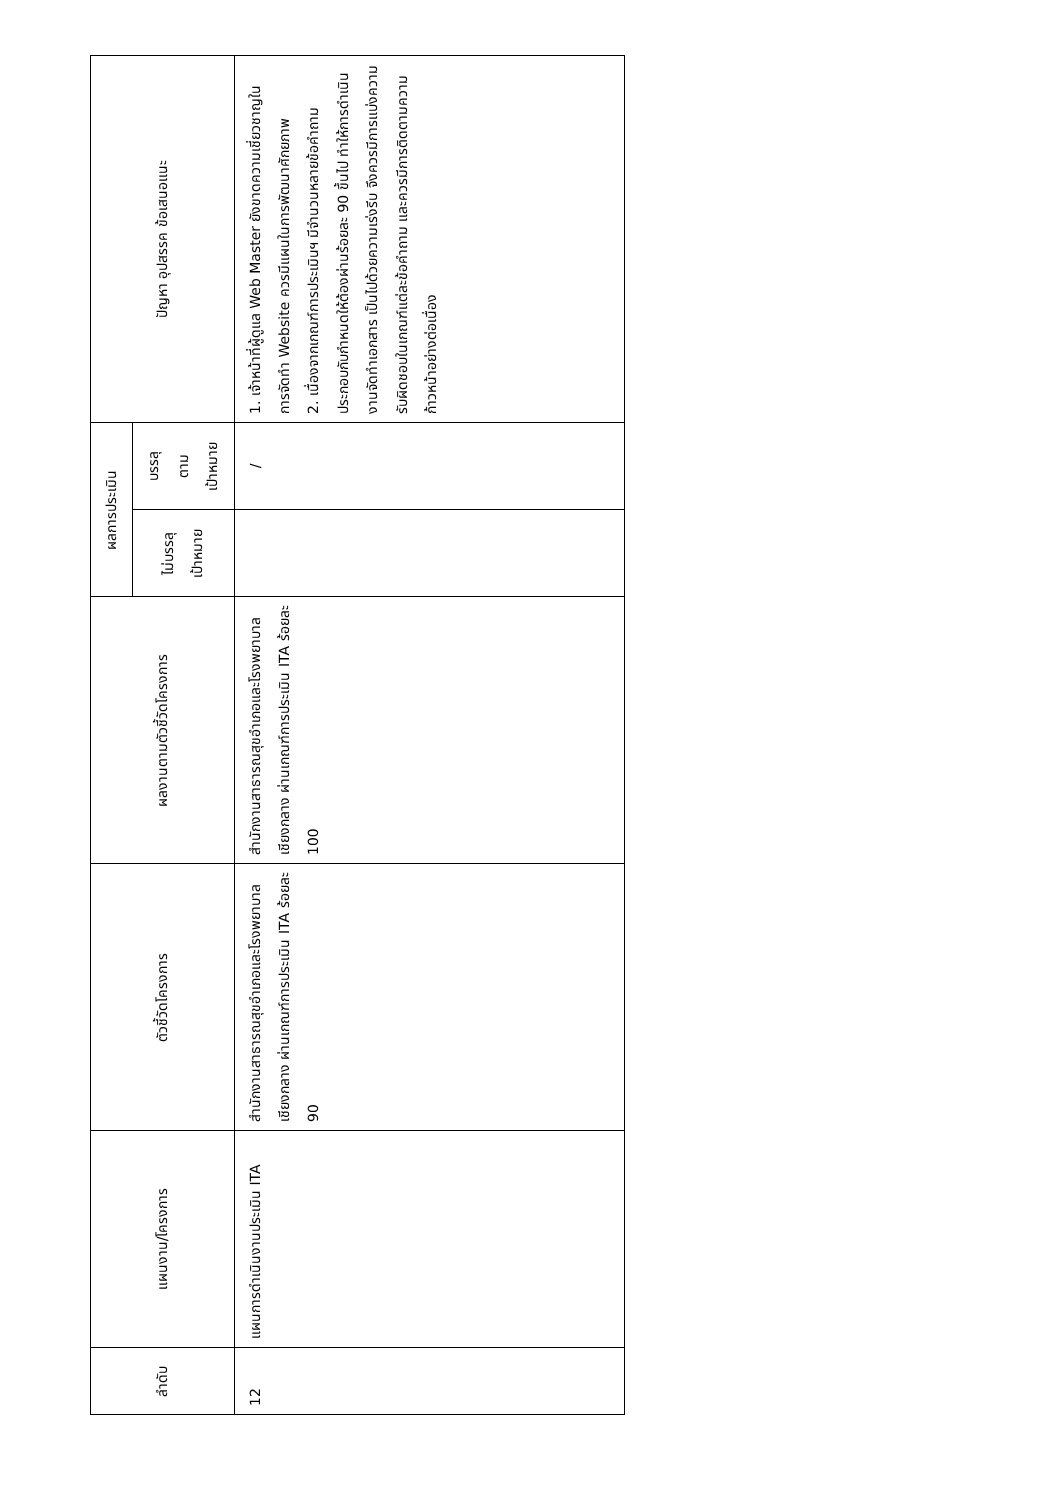| ลำดับ | แผนงาน/โครงการ | ตัวชี้วัดโครงการ | ผลงานตามตัวชี้วัดโครงการ | ผลการประเมิน | | ปัญหา อุปสรรค ข้อเสนอแนะ |
| --- | --- | --- | --- | --- | --- | --- |
| | | | | ไม่บรรลุ เป้าหมาย | บรรลุ ตาม เป้าหมาย | |
| 12 | แผนการดำเนินงานประเมิน ITA | สำนักงานสาธารณสุขอำเภอและโรงพยาบาลเชียงกลาง ผ่านเกณฑ์การประเมิน ITA ร้อยละ 90 | สำนักงานสาธารณสุขอำเภอและโรงพยาบาลเชียงกลาง ผ่านเกณฑ์การประเมิน ITA ร้อยละ 100 | | / | 1. เจ้าหน้าที่ผู้ดูแล Web Master ยังขาดความเชี่ยวชาญในการจัดทำ Website ควรมีแผนในการพัฒนาศักยภาพ 2. เนื่องจากเกณฑ์การประเมินฯ มีจำนวนหลายข้อคำถาม ประกอบกับกำหนดให้ต้องผ่านร้อยละ 90 ขึ้นไป ทำให้การดำเนินงานจัดทำเอกสาร เป็นไปด้วยความเร่งรีบ จึงควรมีการแบ่งความรับผิดชอบในเกณฑ์แต่ละข้อคำถาม และควรมีการติดตามความก้าวหน้าอย่างต่อเนื่อง |